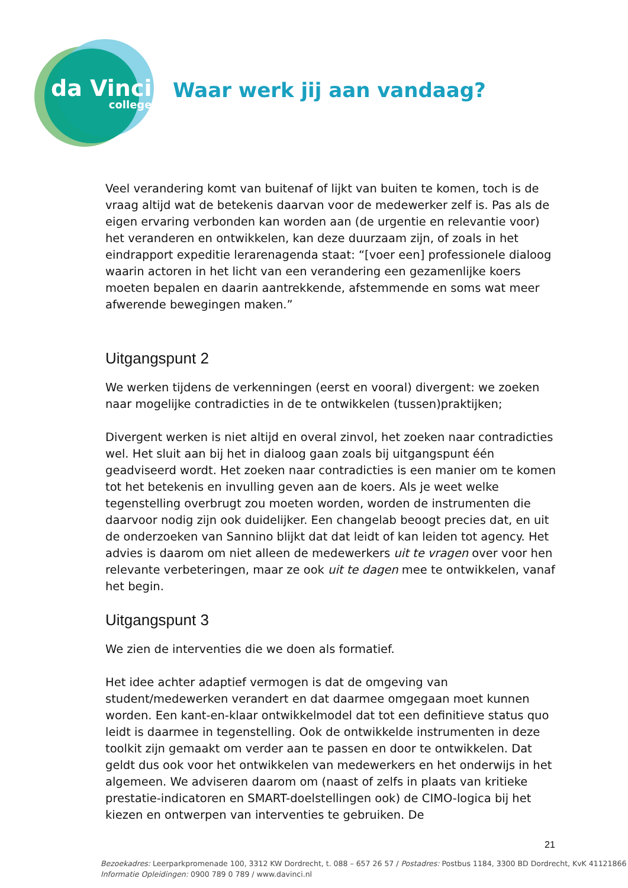da Vinci
college
Waar werk jij aan vandaag?
Veel verandering komt van buitenaf of lijkt van buiten te komen, toch is de vraag altijd wat de betekenis daarvan voor de medewerker zelf is. Pas als de eigen ervaring verbonden kan worden aan (de urgentie en relevantie voor) het veranderen en ontwikkelen, kan deze duurzaam zijn, of zoals in het eindrapport expeditie lerarenagenda staat: “[voer een] professionele dialoog waarin actoren in het licht van een verandering een gezamenlijke koers moeten bepalen en daarin aantrekkende, afstemmende en soms wat meer afwerende bewegingen maken.”
Uitgangspunt 2
We werken tijdens de verkenningen (eerst en vooral) divergent: we zoeken naar mogelijke contradicties in de te ontwikkelen (tussen)praktijken;
Divergent werken is niet altijd en overal zinvol, het zoeken naar contradicties wel. Het sluit aan bij het in dialoog gaan zoals bij uitgangspunt één geadviseerd wordt. Het zoeken naar contradicties is een manier om te komen tot het betekenis en invulling geven aan de koers. Als je weet welke tegenstelling overbrugt zou moeten worden, worden de instrumenten die daarvoor nodig zijn ook duidelijker. Een changelab beoogt precies dat, en uit de onderzoeken van Sannino blijkt dat dat leidt of kan leiden tot agency. Het advies is daarom om niet alleen de medewerkers uit te vragen over voor hen relevante verbeteringen, maar ze ook uit te dagen mee te ontwikkelen, vanaf het begin.
Uitgangspunt 3
We zien de interventies die we doen als formatief.
Het idee achter adaptief vermogen is dat de omgeving van student/medewerken verandert en dat daarmee omgegaan moet kunnen worden. Een kant-en-klaar ontwikkelmodel dat tot een definitieve status quo leidt is daarmee in tegenstelling. Ook de ontwikkelde instrumenten in deze toolkit zijn gemaakt om verder aan te passen en door te ontwikkelen. Dat geldt dus ook voor het ontwikkelen van medewerkers en het onderwijs in het algemeen. We adviseren daarom om (naast of zelfs in plaats van kritieke prestatie-indicatoren en SMART-doelstellingen ook) de CIMO-logica bij het kiezen en ontwerpen van interventies te gebruiken. De
21
Bezoekadres: Leerparkpromenade 100, 3312 KW Dordrecht, t. 088 – 657 26 57 / Postadres: Postbus 1184, 3300 BD Dordrecht, KvK 41121866
Informatie Opleidingen: 0900 789 0 789 / www.davinci.nl